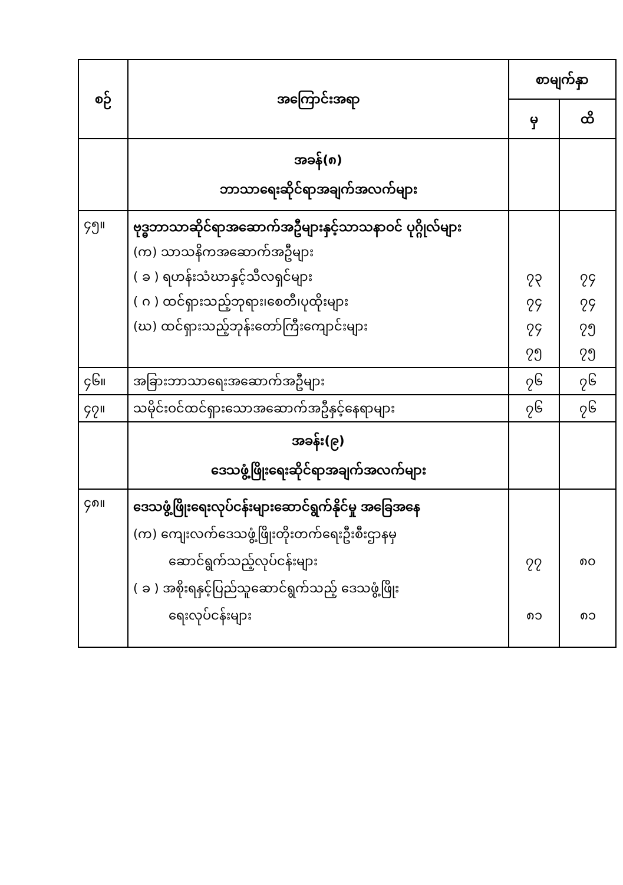| စဉ် | အကြောင်းအရာ | စာမျက်နှာ | |
| --- | --- | --- | --- |
| | | မှ | ထိ |
| | အခန်(၈) ဘာသာရေးဆိုင်ရာအချက်အလက်များ | | |
| ၄၅။ | ဗုဒ္ဓဘာသာဆိုင်ရာအဆောက်အဦများနှင့်သာသနာဝင် ပုဂ္ဂိုလ်များ (က) သာသနိကအဆောက်အဦများ ( ခ ) ရဟန်းသံဃာနှင့်သီလရှင်များ ( ဂ ) ထင်ရှားသည့်ဘုရား၊စေတီ၊ပုထိုးများ (ဃ) ထင်ရှားသည့်ဘုန်းတော်ကြီးကျောင်းများ | ၇၃ ၇၄ ၇၄ ၇၅ | ၇၄ ၇၄ ၇၅ ၇၅ |
| ၄၆။ | အခြားဘာသာရေးအဆောက်အဦများ | ၇၆ | ၇၆ |
| ၄၇။ | သမိုင်းဝင်ထင်ရှားသောအဆောက်အဦနှင့်နေရာများ | ၇၆ | ၇၆ |
| | အခန်း(၉) ဒေသဖွံ့ဖြိုးရေးဆိုင်ရာအချက်အလက်များ | | |
| ၄၈။ | ဒေသဖွံ့ဖြိုးရေးလုပ်ငန်းများဆောင်ရွက်နိုင်မှု အခြေအနေ (က) ကျေးလက်ဒေသဖွံ့ဖြိုးတိုးတက်ရေးဦးစီးဌာနမှ ဆောင်ရွက်သည့်လုပ်ငန်းများ ( ခ ) အစိုးရနှင့်ပြည်သူဆောင်ရွက်သည့် ဒေသဖွံ့ဖြိုး ရေးလုပ်ငန်းများ | ၇၇ ၈၁ | ၈၀ ၈၁ |